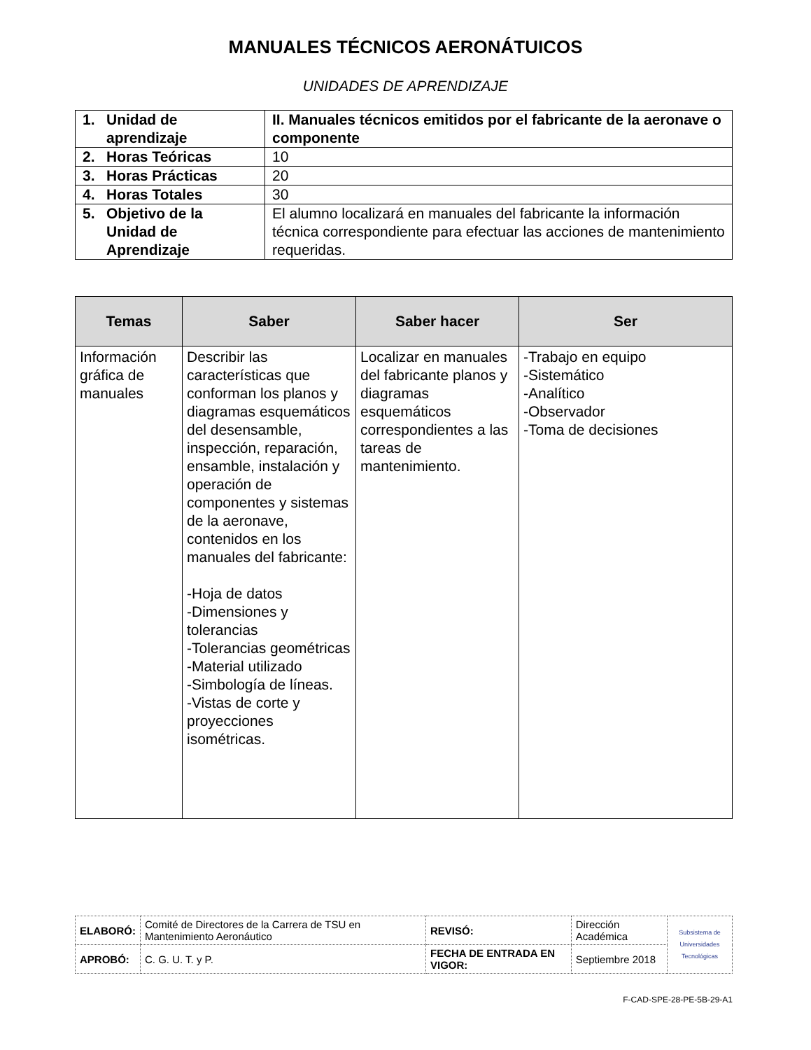MANUALES TÉCNICOS AERONÁTUICOS
UNIDADES DE APRENDIZAJE
| 1. Unidad de aprendizaje | II. Manuales técnicos emitidos por el fabricante de la aeronave o componente |
| 2. Horas Teóricas | 10 |
| 3. Horas Prácticas | 20 |
| 4. Horas Totales | 30 |
| 5. Objetivo de la Unidad de Aprendizaje | El alumno localizará en manuales del fabricante la información técnica correspondiente para efectuar las acciones de mantenimiento requeridas. |
| Temas | Saber | Saber hacer | Ser |
| --- | --- | --- | --- |
| Información gráfica de manuales | Describir las características que conforman los planos y diagramas esquemáticos del desensamble, inspección, reparación, ensamble, instalación y operación de componentes y sistemas de la aeronave, contenidos en los manuales del fabricante: -Hoja de datos -Dimensiones y tolerancias -Tolerancias geométricas -Material utilizado -Simbología de líneas. -Vistas de corte y proyecciones isométricas. | Localizar en manuales del fabricante planos y diagramas esquemáticos correspondientes a las tareas de mantenimiento. | -Trabajo en equipo -Sistemático -Analítico -Observador -Toma de decisiones |
| ELABORÓ: | Comité de Directores de la Carrera de TSU en Mantenimiento Aeronáutico | REVISÓ: | Dirección Académica | Subsistema de Universidades Tecnológicas |
| APROBÓ: | C. G. U. T. y P. | FECHA DE ENTRADA EN VIGOR: | Septiembre 2018 | |
F-CAD-SPE-28-PE-5B-29-A1